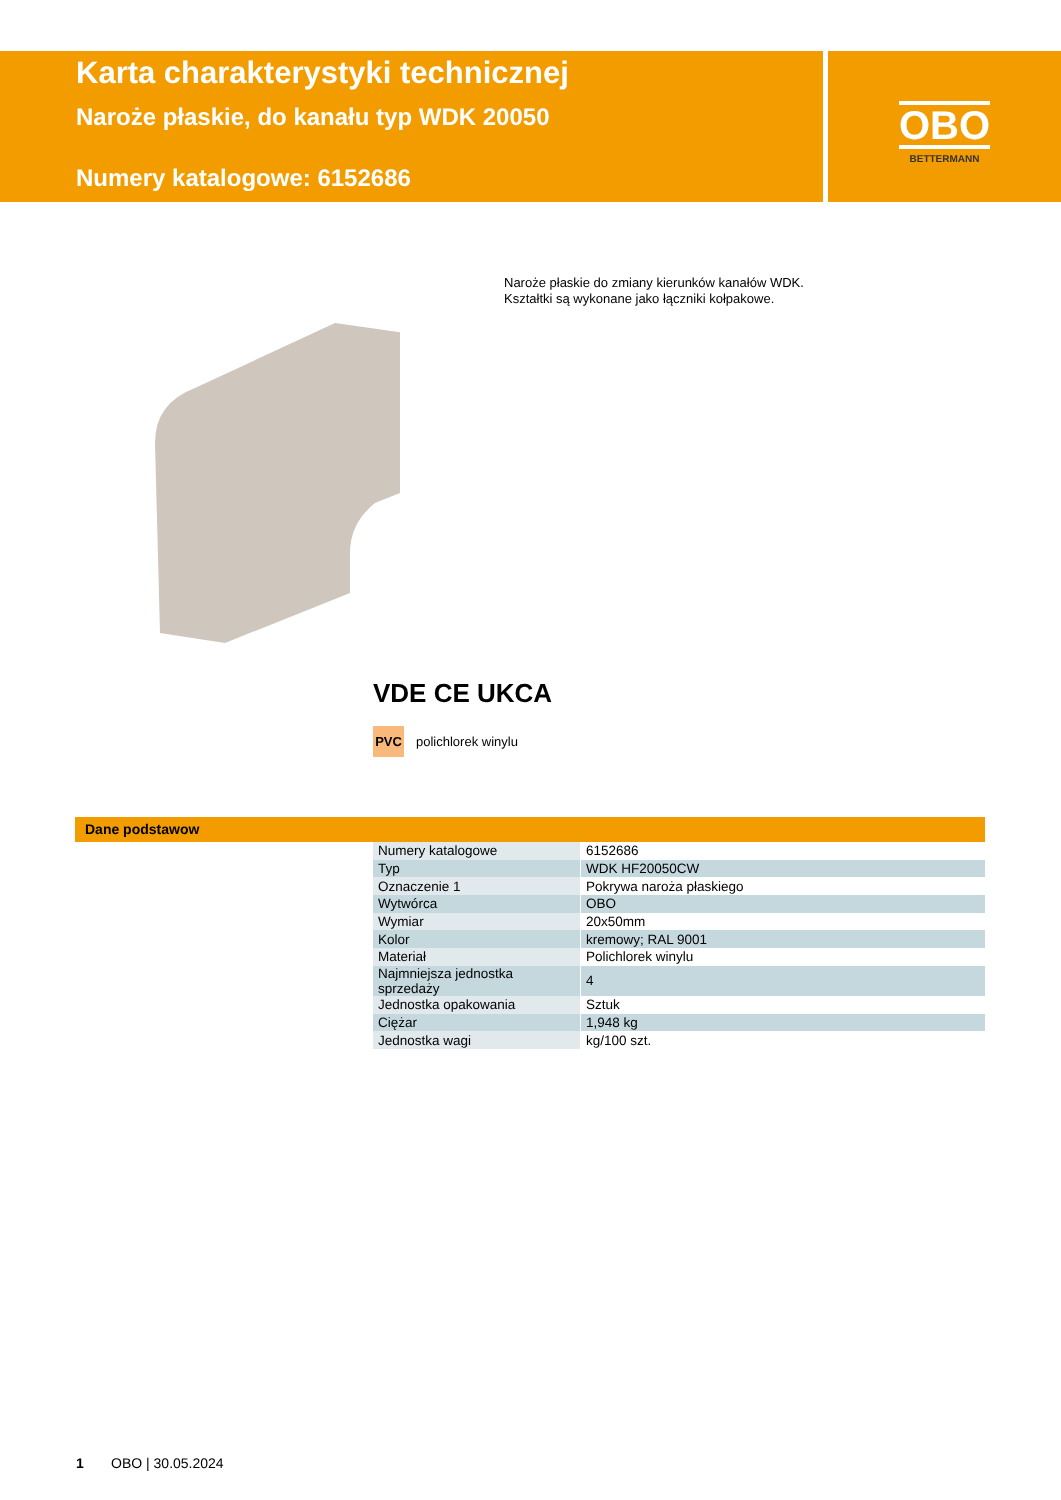Karta charakterystyki technicznej
Naroże płaskie, do kanału typ WDK 20050
Numery katalogowe: 6152686
OBO
BETTERMANN
Naroże płaskie do zmiany kierunków kanałów WDK.
Kształtki są wykonane jako łączniki kołpakowe.
VDE CE UKCA
PVC polichlorek winylu
Dane podstawow
| Numery katalogowe | 6152686 |
| Typ | WDK HF20050CW |
| Oznaczenie 1 | Pokrywa naroża płaskiego |
| Wytwórca | OBO |
| Wymiar | 20x50mm |
| Kolor | kremowy; RAL 9001 |
| Materiał | Polichlorek winylu |
| Najmniejsza jednostka sprzedaży | 4 |
| Jednostka opakowania | Sztuk |
| Ciężar | 1,948 kg |
| Jednostka wagi | kg/100 szt. |
1 OBO | 30.05.2024